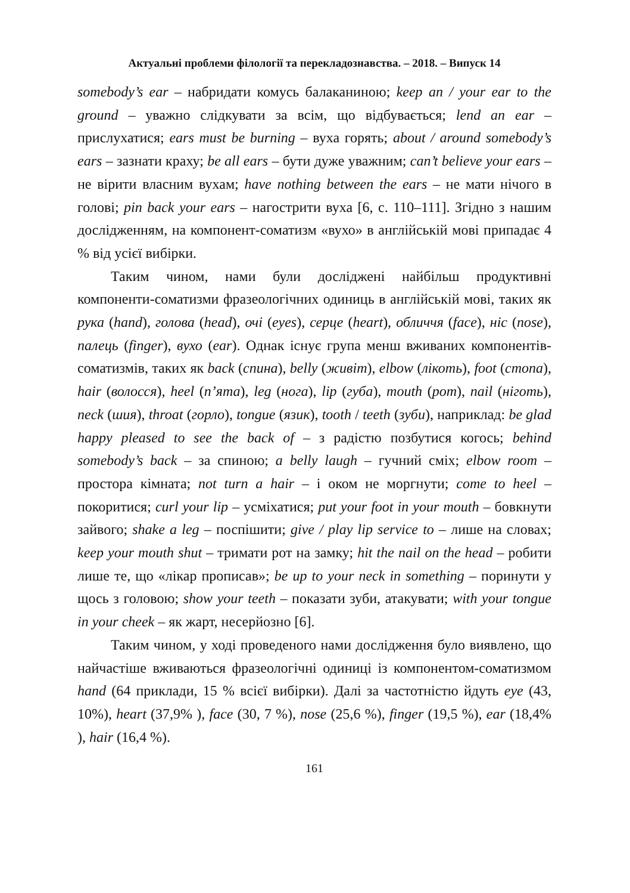Актуальні проблеми філології та перекладознавства. – 2018. – Випуск 14
somebody’s ear – набридати комусь балаканиною; keep an / your ear to the ground – уважно слідкувати за всім, що відбувається; lend an ear – прислухатися; ears must be burning – вуха горять; about / around somebody’s ears – зазнати краху; be all ears – бути дуже уважним; can’t believe your ears – не вірити власним вухам; have nothing between the ears – не мати нічого в голові; pin back your ears – нагострити вуха [6, с. 110–111]. Згідно з нашим дослідженням, на компонент-соматизм «вухо» в англійській мові припадає 4 % від усієї вибірки.
Таким чином, нами були досліджені найбільш продуктивні компоненти-соматизми фразеологічних одиниць в англійській мові, таких як рука (hand), голова (head), очі (eyes), серце (heart), обличчя (face), ніс (nose), палець (finger), вухо (ear). Однак існує група менш вживаних компонентів-соматизмів, таких як back (спина), belly (живіт), elbow (лікоть), foot (стопа), hair (волосся), heel (п’ята), leg (нога), lip (губа), mouth (рот), nail (ніготь), neck (шия), throat (горло), tongue (язик), tooth / teeth (зуби), наприклад: be glad happy pleased to see the back of – з радістю позбутися когось; behind somebody’s back – за спиною; a belly laugh – гучний сміх; elbow room – простора кімната; not turn a hair – і оком не моргнути; come to heel – покоритися; curl your lip – усміхатися; put your foot in your mouth – бовкнути зайвого; shake a leg – поспішити; give / play lip service to – лише на словах; keep your mouth shut – тримати рот на замку; hit the nail on the head – робити лише те, що «лікар прописав»; be up to your neck in something – поринути у щось з головою; show your teeth – показати зуби, атакувати; with your tongue in your cheek – як жарт, несерйозно [6].
Таким чином, у ході проведеного нами дослідження було виявлено, що найчастіше вживаються фразеологічні одиниці із компонентом-соматизмом hand (64 приклади, 15 % всієї вибірки). Далі за частотністю йдуть eye (43, 10%), heart (37,9% ), face (30, 7 %), nose (25,6 %), finger (19,5 %), ear (18,4% ), hair (16,4 %).
161